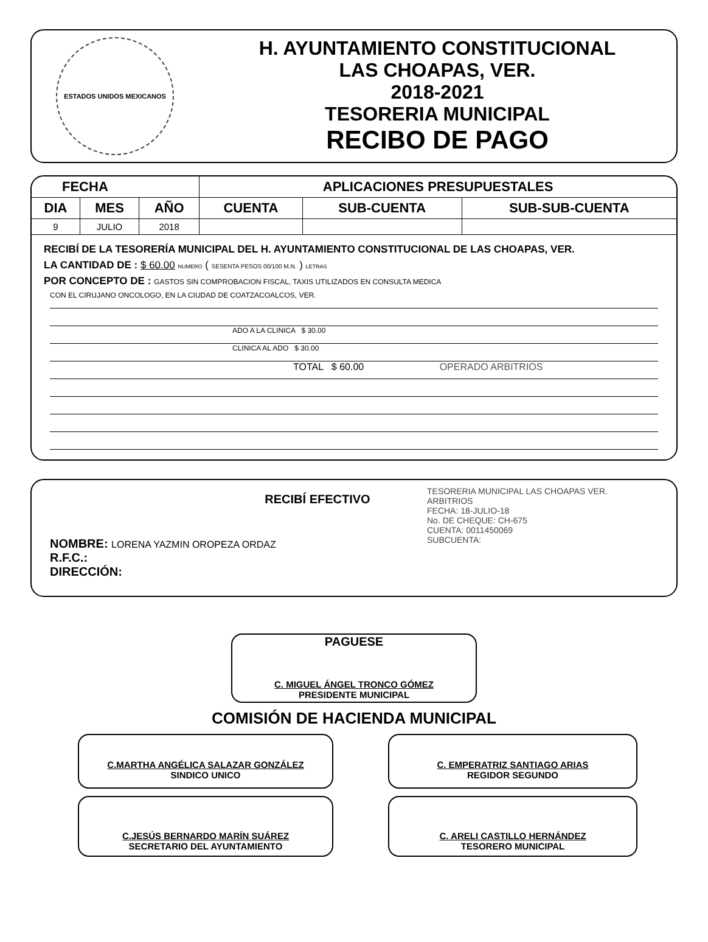ESTADOS UNIDOS MEXICANOS
H. AYUNTAMIENTO CONSTITUCIONAL
LAS CHOAPAS, VER.
2018-2021
TESORERIA MUNICIPAL
RECIBO DE PAGO
| FECHA | | | APLICACIONES PRESUPUESTALES | | |
| --- | --- | --- | --- | --- | --- |
| DIA | MES | AÑO | CUENTA | SUB-CUENTA | SUB-SUB-CUENTA |
| 9 | JULIO | 2018 | | | |
RECIBÍ DE LA TESORERÍA MUNICIPAL DEL H. AYUNTAMIENTO CONSTITUCIONAL DE LAS CHOAPAS, VER.
LA CANTIDAD DE : $ 60.00 NUMERO ( SESENTA PESOS 00/100 M.N. ) LETRAS
POR CONCEPTO DE : GASTOS SIN COMPROBACION FISCAL, TAXIS UTILIZADOS EN CONSULTA MEDICA
CON EL CIRUJANO ONCOLOGO, EN LA CIUDAD DE COATZACOALCOS, VER.
ADO A LA CLINICA $ 30.00
CLINICA AL ADO $ 30.00
TOTAL $ 60.00 OPERADO ARBITRIOS
RECIBÍ EFECTIVO
NOMBRE: LORENA YAZMIN OROPEZA ORDAZ
R.F.C.:
DIRECCIÓN:
TESORERIA MUNICIPAL LAS CHOAPAS VER.
ARBITRIOS
FECHA: 18-JULIO-18
No. DE CHEQUE: CH-675
CUENTA: 0011450069
SUBCUENTA:
PAGUESE
C. MIGUEL ÁNGEL TRONCO GÓMEZ
PRESIDENTE MUNICIPAL
COMISIÓN DE HACIENDA MUNICIPAL
C.MARTHA ANGÉLICA SALAZAR GONZÁLEZ
SINDICO UNICO
C. EMPERATRIZ SANTIAGO ARIAS
REGIDOR SEGUNDO
C.JESÚS BERNARDO MARÍN SUÁREZ
SECRETARIO DEL AYUNTAMIENTO
C. ARELI CASTILLO HERNÁNDEZ
TESORERO MUNICIPAL